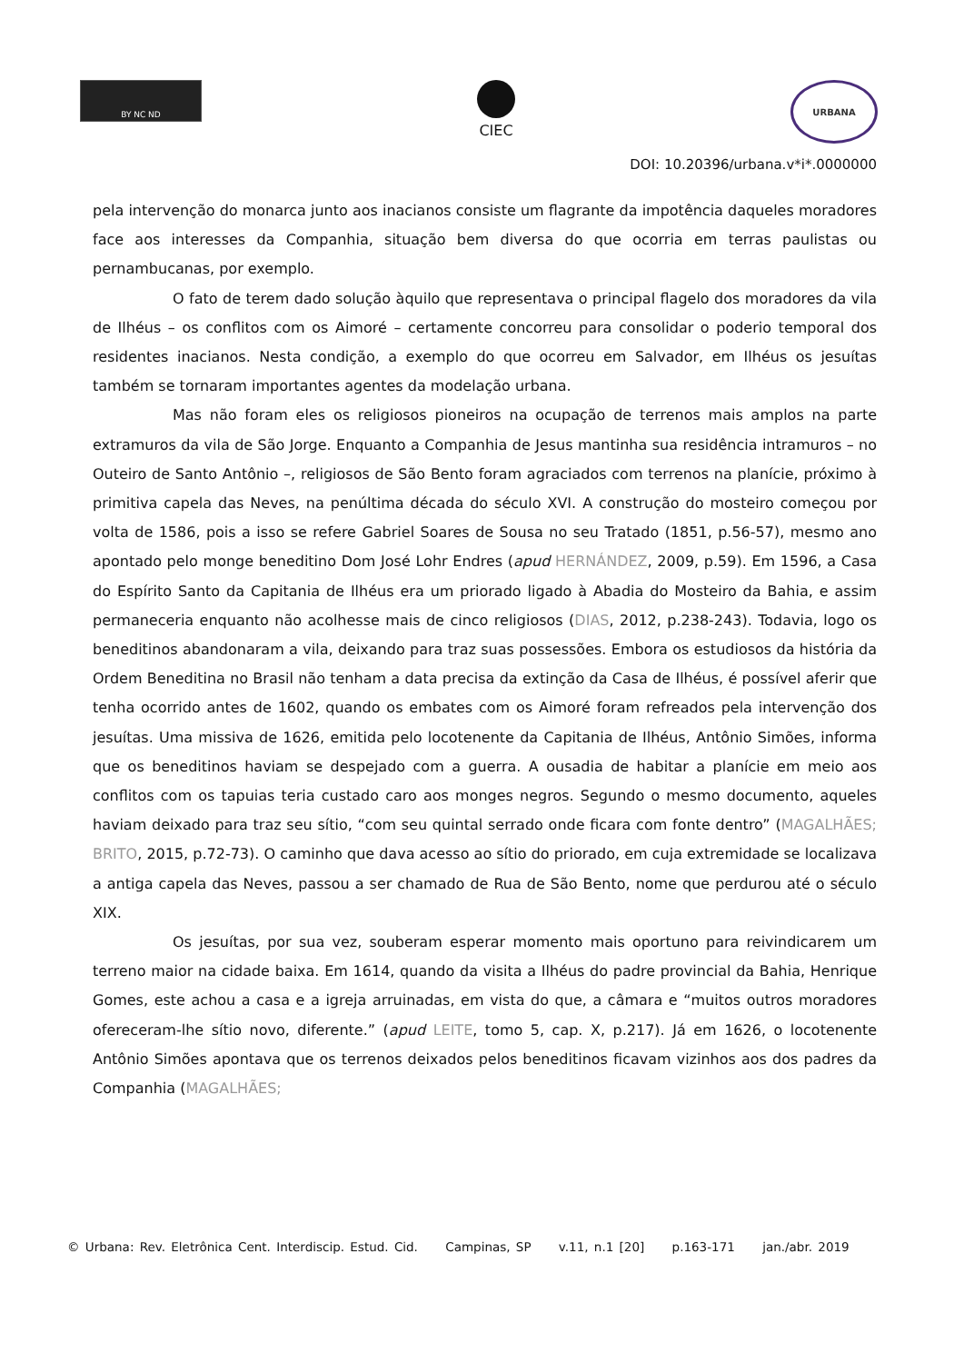BY NC ND
CIEC
URBANA
DOI: 10.20396/urbana.v*i*.0000000
pela intervenção do monarca junto aos inacianos consiste um flagrante da impotência daqueles moradores face aos interesses da Companhia, situação bem diversa do que ocorria em terras paulistas ou pernambucanas, por exemplo.
O fato de terem dado solução àquilo que representava o principal flagelo dos moradores da vila de Ilhéus – os conflitos com os Aimoré – certamente concorreu para consolidar o poderio temporal dos residentes inacianos. Nesta condição, a exemplo do que ocorreu em Salvador, em Ilhéus os jesuítas também se tornaram importantes agentes da modelação urbana.
Mas não foram eles os religiosos pioneiros na ocupação de terrenos mais amplos na parte extramuros da vila de São Jorge. Enquanto a Companhia de Jesus mantinha sua residência intramuros – no Outeiro de Santo Antônio –, religiosos de São Bento foram agraciados com terrenos na planície, próximo à primitiva capela das Neves, na penúltima década do século XVI. A construção do mosteiro começou por volta de 1586, pois a isso se refere Gabriel Soares de Sousa no seu Tratado (1851, p.56-57), mesmo ano apontado pelo monge beneditino Dom José Lohr Endres (apud HERNÁNDEZ, 2009, p.59). Em 1596, a Casa do Espírito Santo da Capitania de Ilhéus era um priorado ligado à Abadia do Mosteiro da Bahia, e assim permaneceria enquanto não acolhesse mais de cinco religiosos (DIAS, 2012, p.238-243). Todavia, logo os beneditinos abandonaram a vila, deixando para traz suas possessões. Embora os estudiosos da história da Ordem Beneditina no Brasil não tenham a data precisa da extinção da Casa de Ilhéus, é possível aferir que tenha ocorrido antes de 1602, quando os embates com os Aimoré foram refreados pela intervenção dos jesuítas. Uma missiva de 1626, emitida pelo locotenente da Capitania de Ilhéus, Antônio Simões, informa que os beneditinos haviam se despejado com a guerra. A ousadia de habitar a planície em meio aos conflitos com os tapuias teria custado caro aos monges negros. Segundo o mesmo documento, aqueles haviam deixado para traz seu sítio, “com seu quintal serrado onde ficara com fonte dentro” (MAGALHÃES; BRITO, 2015, p.72-73). O caminho que dava acesso ao sítio do priorado, em cuja extremidade se localizava a antiga capela das Neves, passou a ser chamado de Rua de São Bento, nome que perdurou até o século XIX.
Os jesuítas, por sua vez, souberam esperar momento mais oportuno para reivindicarem um terreno maior na cidade baixa. Em 1614, quando da visita a Ilhéus do padre provincial da Bahia, Henrique Gomes, este achou a casa e a igreja arruinadas, em vista do que, a câmara e “muitos outros moradores ofereceram-lhe sítio novo, diferente.” (apud LEITE, tomo 5, cap. X, p.217). Já em 1626, o locotenente Antônio Simões apontava que os terrenos deixados pelos beneditinos ficavam vizinhos aos dos padres da Companhia (MAGALHÃES;
© Urbana: Rev. Eletrônica Cent. Interdiscip. Estud. Cid. Campinas, SP v.11, n.1 [20] p.163-171 jan./abr. 2019